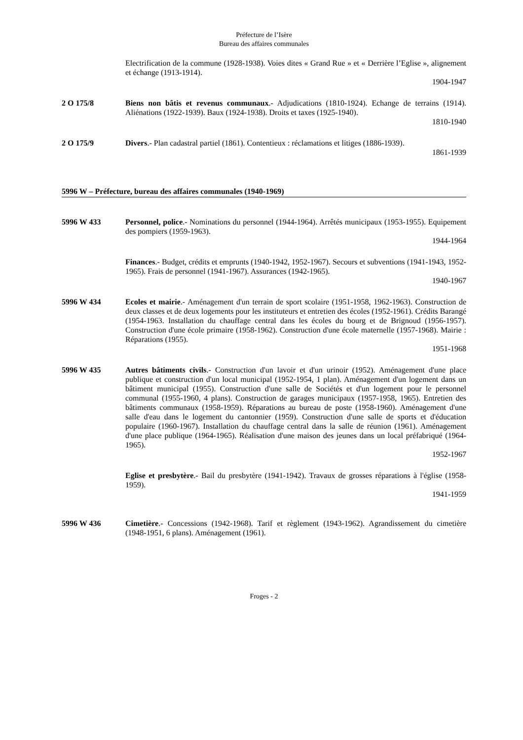Préfecture de l’Isère
Bureau des affaires communales
Electrification de la commune (1928-1938). Voies dites « Grand Rue » et « Derrière l’Eglise », alignement et échange (1913-1914).
1904-1947
2 O 175/8 Biens non bâtis et revenus communaux.- Adjudications (1810-1924). Echange de terrains (1914). Aliénations (1922-1939). Baux (1924-1938). Droits et taxes (1925-1940).
1810-1940
2 O 175/9 Divers.- Plan cadastral partiel (1861). Contentieux : réclamations et litiges (1886-1939).
1861-1939
5996 W – Préfecture, bureau des affaires communales (1940-1969)
5996 W 433 Personnel, police.- Nominations du personnel (1944-1964). Arrêtés municipaux (1953-1955). Equipement des pompiers (1959-1963).
1944-1964
Finances.- Budget, crédits et emprunts (1940-1942, 1952-1967). Secours et subventions (1941-1943, 1952-1965). Frais de personnel (1941-1967). Assurances (1942-1965).
1940-1967
5996 W 434 Ecoles et mairie.- Aménagement d'un terrain de sport scolaire (1951-1958, 1962-1963). Construction de deux classes et de deux logements pour les instituteurs et entretien des écoles (1952-1961). Crédits Barangé (1954-1963. Installation du chauffage central dans les écoles du bourg et de Brignoud (1956-1957). Construction d'une école primaire (1958-1962). Construction d'une école maternelle (1957-1968). Mairie : Réparations (1955).
1951-1968
5996 W 435 Autres bâtiments civils.- Construction d'un lavoir et d'un urinoir (1952). Aménagement d'une place publique et construction d'un local municipal (1952-1954, 1 plan). Aménagement d'un logement dans un bâtiment municipal (1955). Construction d'une salle de Sociétés et d'un logement pour le personnel communal (1955-1960, 4 plans). Construction de garages municipaux (1957-1958, 1965). Entretien des bâtiments communaux (1958-1959). Réparations au bureau de poste (1958-1960). Aménagement d'une salle d'eau dans le logement du cantonnier (1959). Construction d'une salle de sports et d'éducation populaire (1960-1967). Installation du chauffage central dans la salle de réunion (1961). Aménagement d'une place publique (1964-1965). Réalisation d'une maison des jeunes dans un local préfabriqué (1964-1965).
1952-1967
Eglise et presbytère.- Bail du presbytère (1941-1942). Travaux de grosses réparations à l'église (1958-1959).
1941-1959
5996 W 436 Cimetière.- Concessions (1942-1968). Tarif et règlement (1943-1962). Agrandissement du cimetière (1948-1951, 6 plans). Aménagement (1961).
Froges - 2